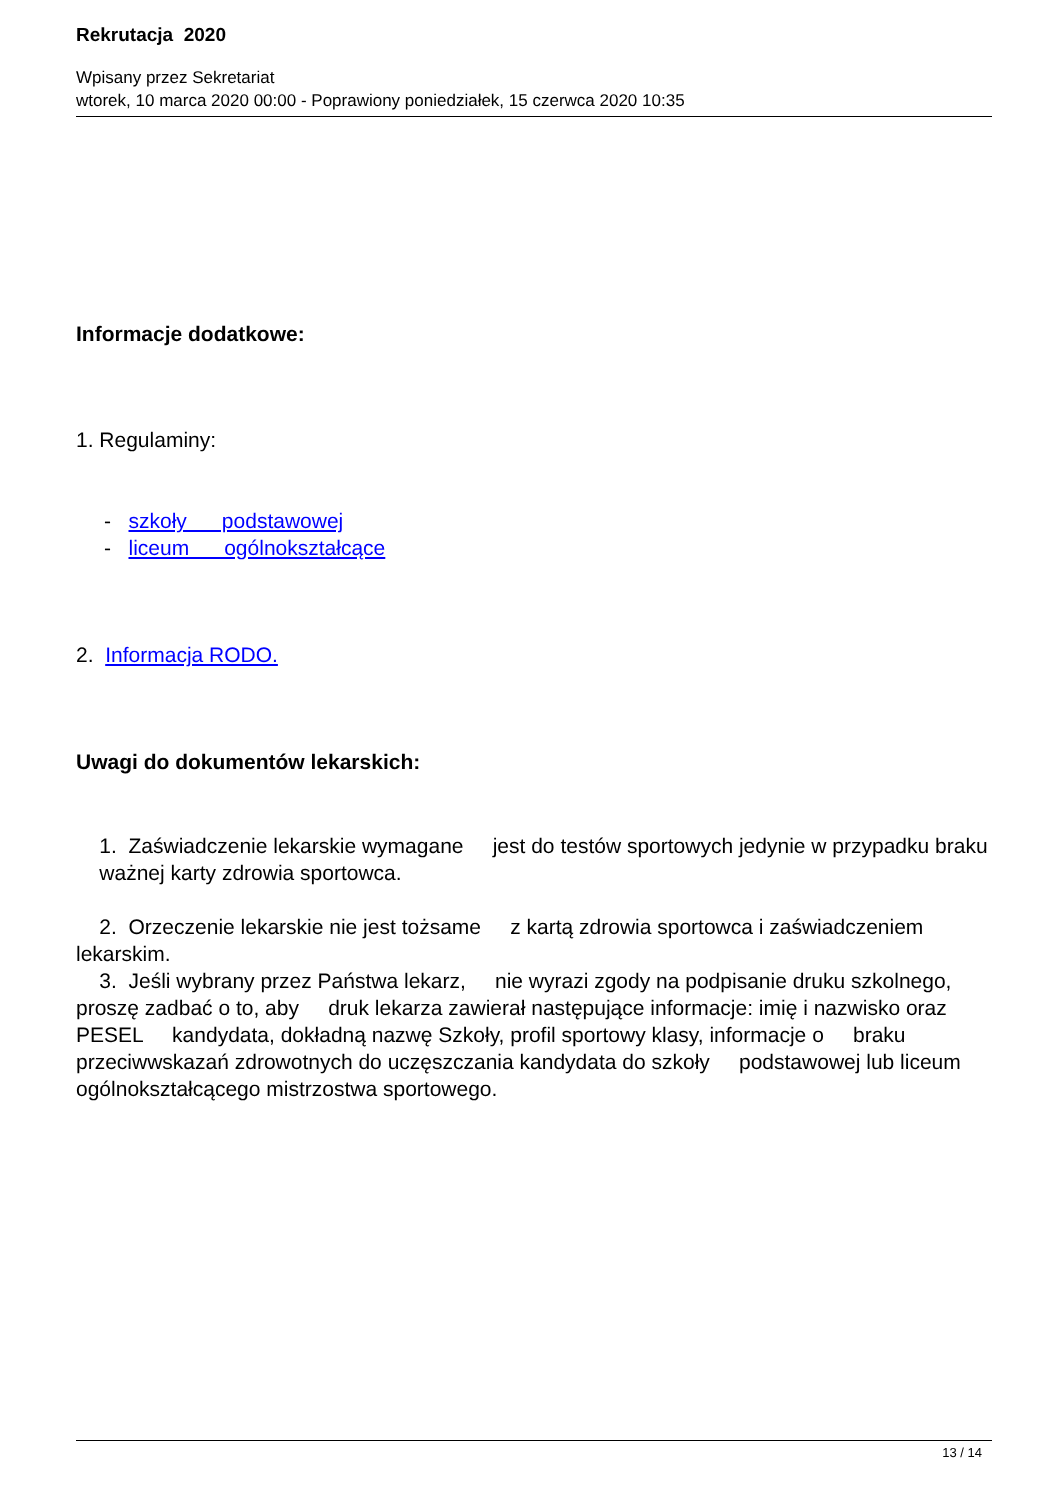Rekrutacja 2020
Wpisany przez Sekretariat
wtorek, 10 marca 2020 00:00 - Poprawiony poniedziałek, 15 czerwca 2020 10:35
Informacje dodatkowe:
1. Regulaminy:
- szkoły podstawowej
- liceum ogólnokształcące
2. Informacja RODO.
Uwagi do dokumentów lekarskich:
1. Zaświadczenie lekarskie wymagane jest do testów sportowych jedynie w przypadku braku ważnej karty zdrowia sportowca.
2. Orzeczenie lekarskie nie jest tożsame z kartą zdrowia sportowca i zaświadczeniem lekarskim.
3. Jeśli wybrany przez Państwa lekarz, nie wyrazi zgody na podpisanie druku szkolnego, proszę zadbać o to, aby druk lekarza zawierał następujące informacje: imię i nazwisko oraz PESEL kandydata, dokładną nazwę Szkoły, profil sportowy klasy, informacje o braku przeciwwskazań zdrowotnych do uczęszczania kandydata do szkoły podstawowej lub liceum ogólnokształcącego mistrzostwa sportowego.
13 / 14